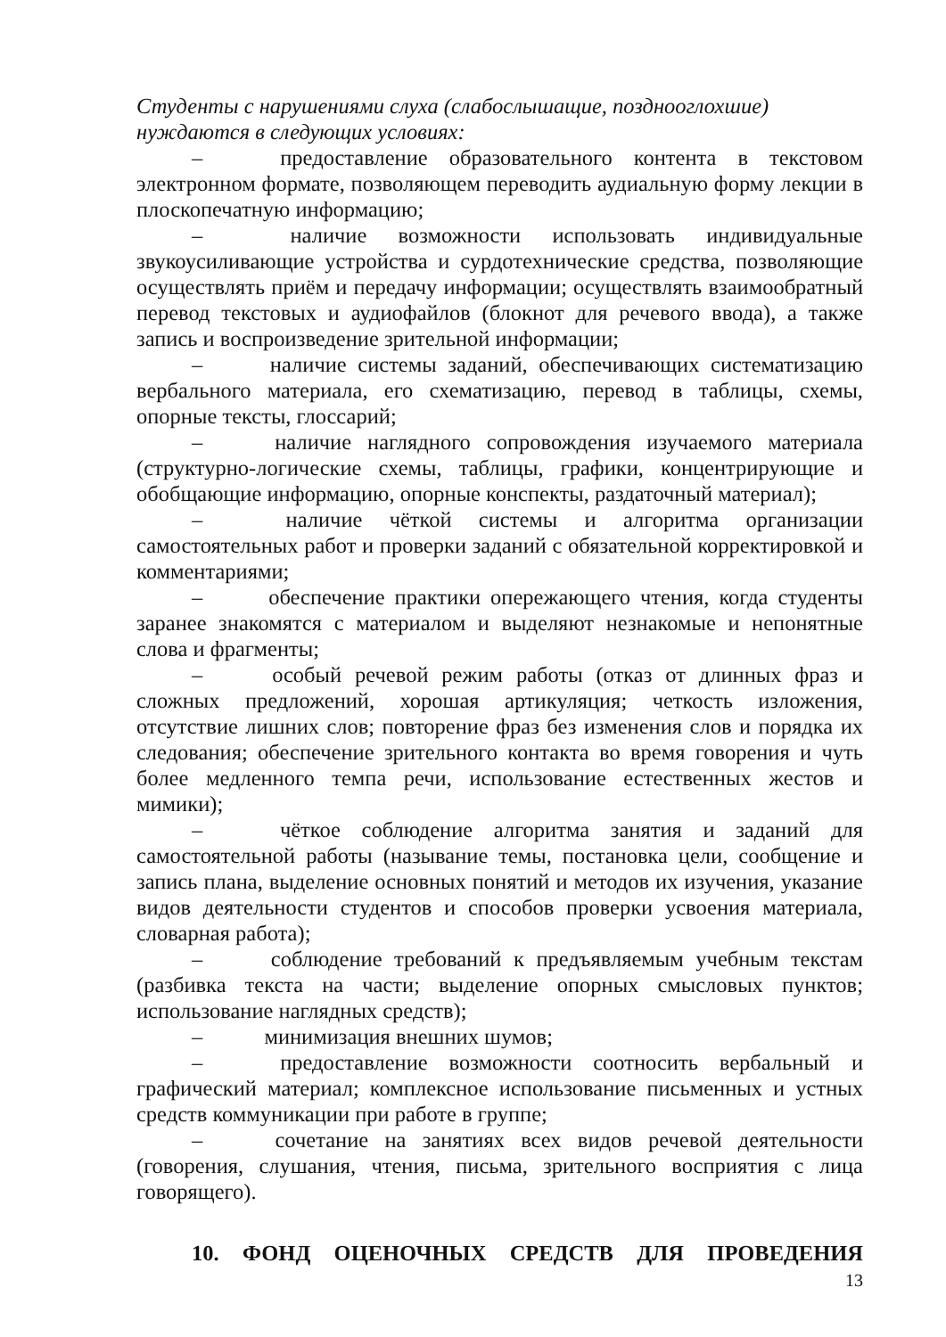Студенты с нарушениями слуха (слабослышащие, позднооглохшие)
нуждаются в следующих условиях:
– предоставление образовательного контента в текстовом электронном формате, позволяющем переводить аудиальную форму лекции в плоскопечатную информацию;
– наличие возможности использовать индивидуальные звукоусиливающие устройства и сурдотехнические средства, позволяющие осуществлять приём и передачу информации; осуществлять взаимообратный перевод текстовых и аудиофайлов (блокнот для речевого ввода), а также запись и воспроизведение зрительной информации;
– наличие системы заданий, обеспечивающих систематизацию вербального материала, его схематизацию, перевод в таблицы, схемы, опорные тексты, глоссарий;
– наличие наглядного сопровождения изучаемого материала (структурно-логические схемы, таблицы, графики, концентрирующие и обобщающие информацию, опорные конспекты, раздаточный материал);
– наличие чёткой системы и алгоритма организации самостоятельных работ и проверки заданий с обязательной корректировкой и комментариями;
– обеспечение практики опережающего чтения, когда студенты заранее знакомятся с материалом и выделяют незнакомые и непонятные слова и фрагменты;
– особый речевой режим работы (отказ от длинных фраз и сложных предложений, хорошая артикуляция; четкость изложения, отсутствие лишних слов; повторение фраз без изменения слов и порядка их следования; обеспечение зрительного контакта во время говорения и чуть более медленного темпа речи, использование естественных жестов и мимики);
– чёткое соблюдение алгоритма занятия и заданий для самостоятельной работы (называние темы, постановка цели, сообщение и запись плана, выделение основных понятий и методов их изучения, указание видов деятельности студентов и способов проверки усвоения материала, словарная работа);
– соблюдение требований к предъявляемым учебным текстам (разбивка текста на части; выделение опорных смысловых пунктов; использование наглядных средств);
– минимизация внешних шумов;
– предоставление возможности соотносить вербальный и графический материал; комплексное использование письменных и устных средств коммуникации при работе в группе;
– сочетание на занятиях всех видов речевой деятельности (говорения, слушания, чтения, письма, зрительного восприятия с лица говорящего).
10. ФОНД ОЦЕНОЧНЫХ СРЕДСТВ ДЛЯ ПРОВЕДЕНИЯ
13